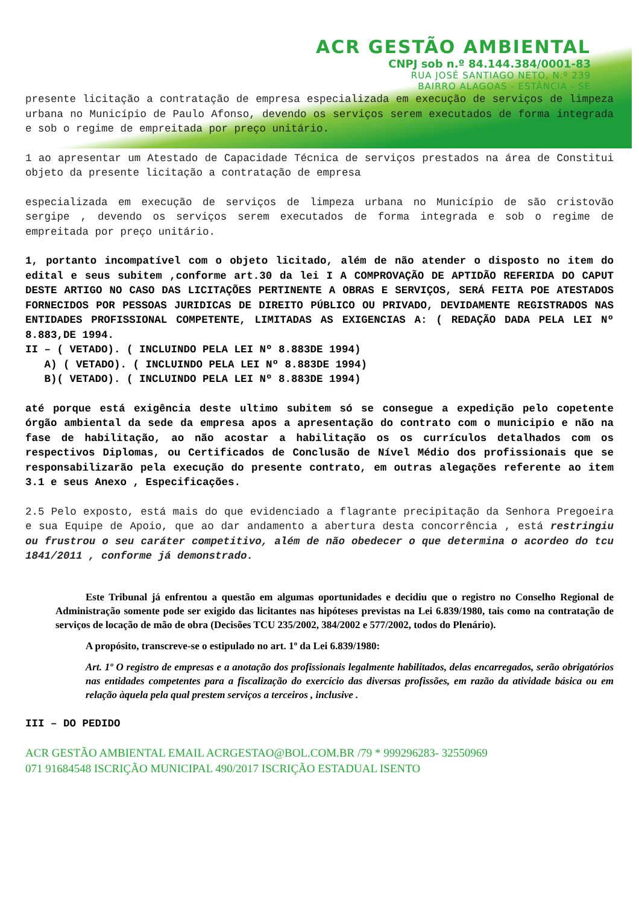ACR GESTÃO AMBIENTAL
CNPJ sob n.º 84.144.384/0001-83
RUA JOSÉ SANTIAGO NETO, N.º 239
BAIRRO ALAGOAS - ESTÂNCIA - SE
presente licitação a contratação de empresa especializada em execução de serviços de limpeza urbana no Município de Paulo Afonso, devendo os serviços serem executados de forma integrada e sob o regime de empreitada por preço unitário.
1 ao apresentar um Atestado de Capacidade Técnica de serviços prestados na área de Constitui objeto da presente licitação a contratação de empresa
especializada em execução de serviços de limpeza urbana no Município de são cristovão sergipe , devendo os serviços serem executados de forma integrada e sob o regime de empreitada por preço unitário.
1, portanto incompatível com o objeto licitado, além de não atender o disposto no item do edital e seus subitem ,conforme art.30 da lei I A COMPROVAÇÃO DE APTIDÃO REFERIDA DO CAPUT DESTE ARTIGO NO CASO DAS LICITAÇÕES PERTINENTE A OBRAS E SERVIÇOS, SERÁ FEITA POE ATESTADOS FORNECIDOS POR PESSOAS JURIDICAS DE DIREITO PÚBLICO OU PRIVADO, DEVIDAMENTE REGISTRADOS NAS ENTIDADES PROFISSIONAL COMPETENTE, LIMITADAS AS EXIGENCIAS A: ( REDAÇÃO DADA PELA LEI Nº 8.883,DE 1994.
II – ( VETADO). ( INCLUINDO PELA LEI Nº 8.883DE 1994)
A) ( VETADO). ( INCLUINDO PELA LEI Nº 8.883DE 1994)
B)( VETADO). ( INCLUINDO PELA LEI Nº 8.883DE 1994)
até porque está exigência deste ultimo subitem só se consegue a expedição pelo copetente órgão ambiental da sede da empresa apos a apresentação do contrato com o municipio e não na fase de habilitação, ao não acostar a habilitação os os currículos detalhados com os respectivos Diplomas, ou Certificados de Conclusão de Nível Médio dos profissionais que se responsabilizarão pela execução do presente contrato, em outras alegações referente ao item 3.1 e seus Anexo , Especificações.
2.5 Pelo exposto, está mais do que evidenciado a flagrante precipitação da Senhora Pregoeira e sua Equipe de Apoio, que ao dar andamento a abertura desta concorrência , está restringiu ou frustrou o seu caráter competitivo, além de não obedecer o que determina o acordeo do tcu 1841/2011 , conforme já demonstrado.
Este Tribunal já enfrentou a questão em algumas oportunidades e decidiu que o registro no Conselho Regional de Administração somente pode ser exigido das licitantes nas hipóteses previstas na Lei 6.839/1980, tais como na contratação de serviços de locação de mão de obra (Decisões TCU 235/2002, 384/2002 e 577/2002, todos do Plenário).
A propósito, transcreve-se o estipulado no art. 1º da Lei 6.839/1980:
Art. 1º O registro de empresas e a anotação dos profissionais legalmente habilitados, delas encarregados, serão obrigatórios nas entidades competentes para a fiscalização do exercício das diversas profissões, em razão da atividade básica ou em relação àquela pela qual prestem serviços a terceiros , inclusive .
III – DO PEDIDO
ACR GESTÃO AMBIENTAL EMAIL ACRGESTAO@BOL.COM.BR /79 * 999296283- 32550969
071 91684548 ISCRIÇÃO MUNICIPAL 490/2017 ISCRIÇÃO ESTADUAL ISENTO